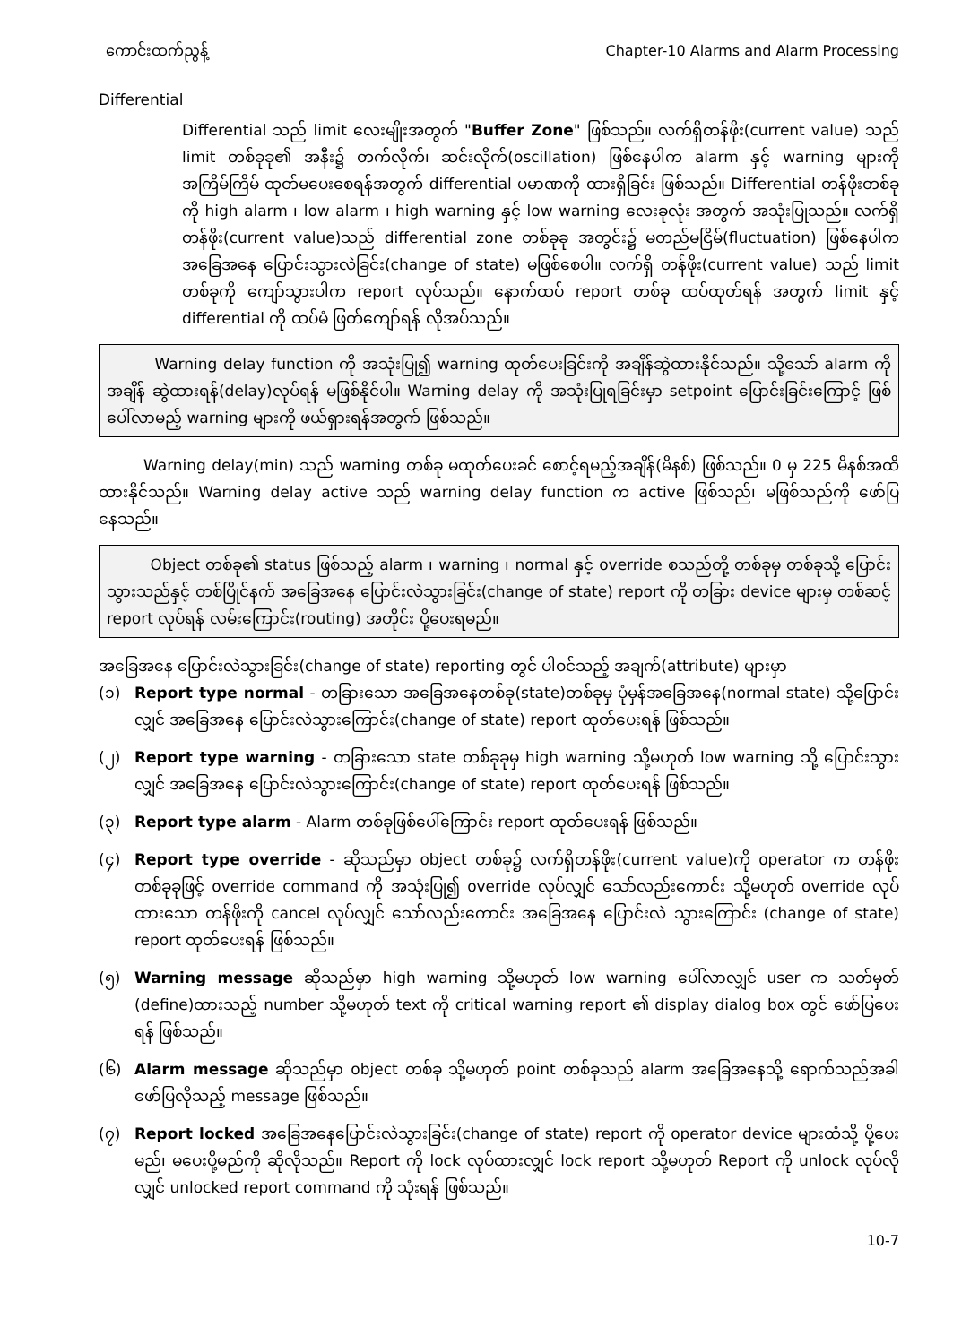ကောင်းထက်ညွန့် Chapter-10 Alarms and Alarm Processing
Differential
Differential သည် limit လေးမျိုးအတွက် "Buffer Zone" ဖြစ်သည်။ လက်ရှိတန်ဖိုး(current value) သည် limit တစ်ခုခု၏ အနီး၌ တက်လိုက်၊ ဆင်းလိုက်(oscillation) ဖြစ်နေပါက alarm နှင့် warning များကို အကြိမ်ကြိမ် ထုတ်မပေးစေရန်အတွက် differential ပမာဏကို ထားရှိခြင်း ဖြစ်သည်။ Differential တန်ဖိုးတစ်ခုကို high alarm ၊ low alarm ၊ high warning နှင့် low warning လေးခုလုံး အတွက် အသုံးပြုသည်။ လက်ရှိတန်ဖိုး(current value)သည် differential zone တစ်ခုခု အတွင်း၌ မတည်မငြိမ်(fluctuation) ဖြစ်နေပါက အခြေအနေ ပြောင်းသွားလဲခြင်း(change of state) မဖြစ်စေပါ။ လက်ရှိ တန်ဖိုး(current value) သည် limit တစ်ခုကို ကျော်သွားပါက report လုပ်သည်။ နောက်ထပ် report တစ်ခု ထပ်ထုတ်ရန် အတွက် limit နှင့် differential ကို ထပ်မံ ဖြတ်ကျော်ရန် လိုအပ်သည်။
Warning delay function ကို အသုံးပြု၍ warning ထုတ်ပေးခြင်းကို အချိန်ဆွဲထားနိုင်သည်။ သို့သော် alarm ကို အချိန် ဆွဲထားရန်(delay)လုပ်ရန် မဖြစ်နိုင်ပါ။ Warning delay ကို အသုံးပြုရခြင်းမှာ setpoint ပြောင်းခြင်းကြောင့် ဖြစ်ပေါ်လာမည့် warning များကို ဖယ်ရှားရန်အတွက် ဖြစ်သည်။
Warning delay(min) သည် warning တစ်ခု မထုတ်ပေးခင် စောင့်ရမည့်အချိန်(မိနစ်) ဖြစ်သည်။ 0 မှ 225 မိနစ်အထိ ထားနိုင်သည်။ Warning delay active သည် warning delay function က active ဖြစ်သည်၊ မဖြစ်သည်ကို ဖော်ပြနေသည်။
Object တစ်ခု၏ status ဖြစ်သည့် alarm ၊ warning ၊ normal နှင့် override စသည်တို့ တစ်ခုမှ တစ်ခုသို့ ပြောင်းသွားသည်နှင့် တစ်ပြိုင်နက် အခြေအနေ ပြောင်းလဲသွားခြင်း(change of state) report ကို တခြား device များမှ တစ်ဆင့် report လုပ်ရန် လမ်းကြောင်း(routing) အတိုင်း ပို့ပေးရမည်။
အခြေအနေ ပြောင်းလဲသွားခြင်း(change of state) reporting တွင် ပါဝင်သည့် အချက်(attribute) များမှာ
(၁) Report type normal - တခြားသော အခြေအနေတစ်ခု(state)တစ်ခုမှ ပုံမှန်အခြေအနေ(normal state) သို့ပြောင်းလျှင် အခြေအနေ ပြောင်းလဲသွားကြောင်း(change of state) report ထုတ်ပေးရန် ဖြစ်သည်။
(၂) Report type warning - တခြားသော state တစ်ခုခုမှ high warning သို့မဟုတ် low warning သို့ ပြောင်းသွားလျှင် အခြေအနေ ပြောင်းလဲသွားကြောင်း(change of state) report ထုတ်ပေးရန် ဖြစ်သည်။
(၃) Report type alarm - Alarm တစ်ခုဖြစ်ပေါ်ကြောင်း report ထုတ်ပေးရန် ဖြစ်သည်။
(၄) Report type override - ဆိုသည်မှာ object တစ်ခု၌ လက်ရှိတန်ဖိုး(current value)ကို operator က တန်ဖိုး တစ်ခုခုဖြင့် override command ကို အသုံးပြု၍ override လုပ်လျှင် သော်လည်းကောင်း သို့မဟုတ် override လုပ်ထားသော တန်ဖိုးကို cancel လုပ်လျှင် သော်လည်းကောင်း အခြေအနေ ပြောင်းလဲ သွားကြောင်း (change of state) report ထုတ်ပေးရန် ဖြစ်သည်။
(၅) Warning message ဆိုသည်မှာ high warning သို့မဟုတ် low warning ပေါ်လာလျှင် user က သတ်မှတ် (define)ထားသည့် number သို့မဟုတ် text ကို critical warning report ၏ display dialog box တွင် ဖော်ပြပေးရန် ဖြစ်သည်။
(၆) Alarm message ဆိုသည်မှာ object တစ်ခု သို့မဟုတ် point တစ်ခုသည် alarm အခြေအနေသို့ ရောက်သည်အခါ ဖော်ပြလိုသည့် message ဖြစ်သည်။
(၇) Report locked အခြေအနေပြောင်းလဲသွားခြင်း(change of state) report ကို operator device များထံသို့ ပို့ပေးမည်၊ မပေးပို့မည်ကို ဆိုလိုသည်။ Report ကို lock လုပ်ထားလျှင် lock report သို့မဟုတ် Report ကို unlock လုပ်လိုလျှင် unlocked report command ကို သုံးရန် ဖြစ်သည်။
10-7